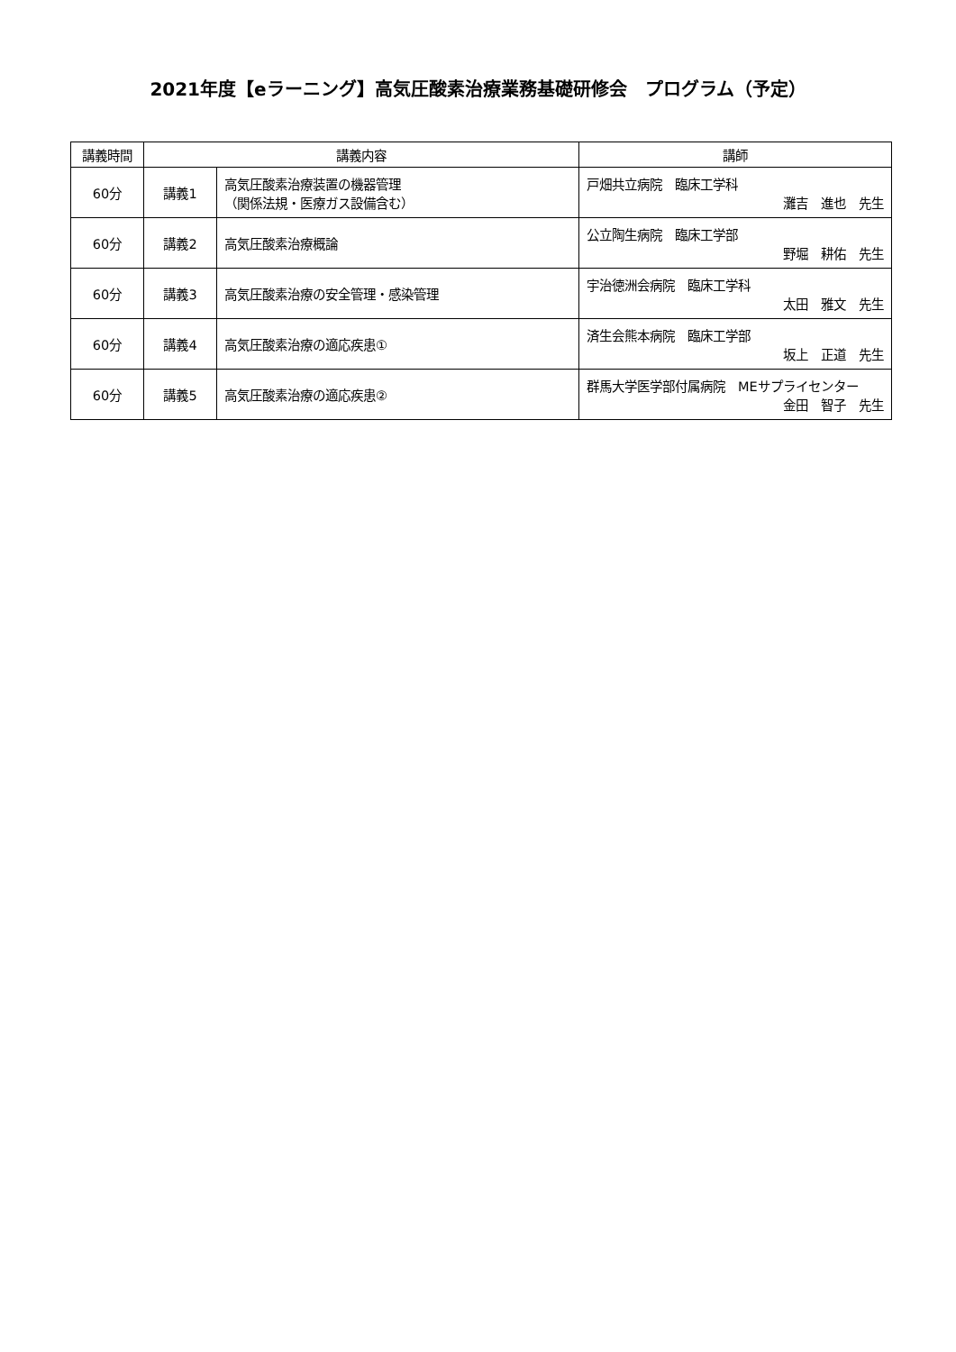2021年度【eラーニング】高気圧酸素治療業務基礎研修会　プログラム（予定）
| 講義時間 | 講義内容 | | 講師 |
| --- | --- | --- | --- |
| 60分 | 講義1 | 高気圧酸素治療装置の機器管理 （関係法規・医療ガス設備含む） | 戸畑共立病院 臨床工学科 灘吉 進也 先生 |
| 60分 | 講義2 | 高気圧酸素治療概論 | 公立陶生病院 臨床工学部 野堀 耕佑 先生 |
| 60分 | 講義3 | 高気圧酸素治療の安全管理・感染管理 | 宇治徳洲会病院 臨床工学科 太田 雅文 先生 |
| 60分 | 講義4 | 高気圧酸素治療の適応疾患① | 済生会熊本病院 臨床工学部 坂上 正道 先生 |
| 60分 | 講義5 | 高気圧酸素治療の適応疾患② | 群馬大学医学部付属病院 MEサプライセンター 金田 智子 先生 |